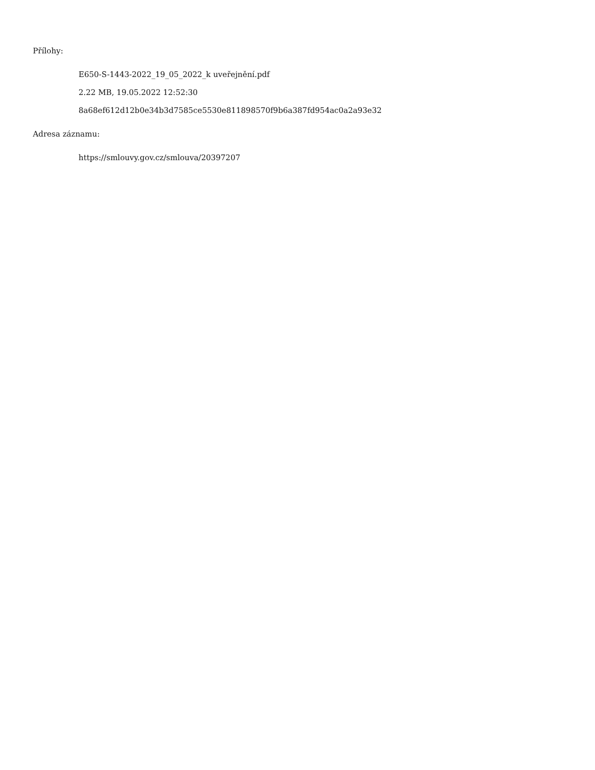Přílohy:
E650-S-1443-2022_19_05_2022_k uveřejnění.pdf
2.22 MB, 19.05.2022 12:52:30
8a68ef612d12b0e34b3d7585ce5530e811898570f9b6a387fd954ac0a2a93e32
Adresa záznamu:
https://smlouvy.gov.cz/smlouva/20397207